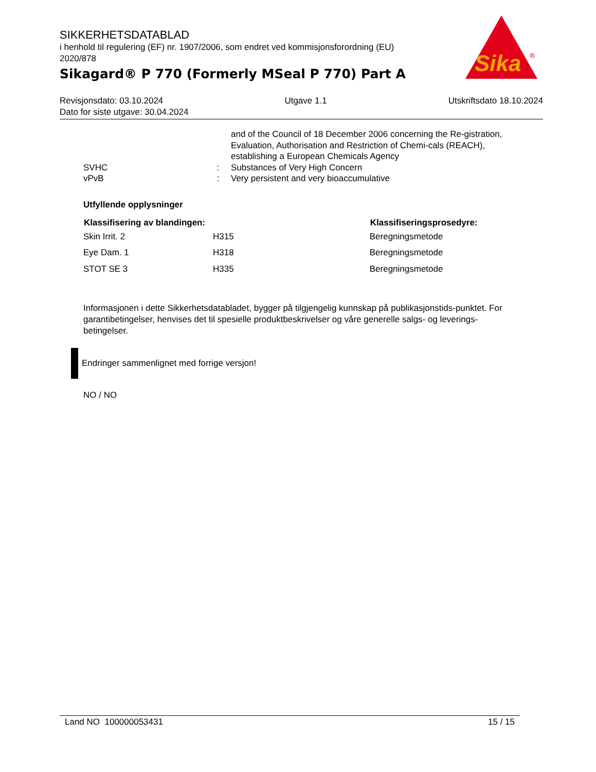SIKKERHETSDATABLAD
i henhold til regulering (EF) nr. 1907/2006, som endret ved kommisjonsforordning (EU) 2020/878
Sikagard® P 770 (Formerly MSeal P 770) Part A
Sika
®
Revisjonsdato: 03.10.2024 Utgave 1.1 Utskriftsdato 18.10.2024
Dato for siste utgave: 30.04.2024
| | | and of the Council of 18 December 2006 concerning the Re-gistration, Evaluation, Authorisation and Restriction of Chemi-cals (REACH), establishing a European Chemicals Agency |
| SVHC | : | Substances of Very High Concern |
| vPvB | : | Very persistent and very bioaccumulative |
Utfyllende opplysninger
| Klassifisering av blandingen: | | Klassifiseringsprosedyre: |
| --- | --- | --- |
| Skin Irrit. 2 | H315 | Beregningsmetode |
| Eye Dam. 1 | H318 | Beregningsmetode |
| STOT SE 3 | H335 | Beregningsmetode |
Informasjonen i dette Sikkerhetsdatabladet, bygger på tilgjengelig kunnskap på publikasjonstids-punktet. For garantibetingelser, henvises det til spesielle produktbeskrivelser og våre generelle salgs- og leverings- betingelser.
Endringer sammenlignet med forrige versjon!
NO / NO
Land NO 100000053431 15 / 15